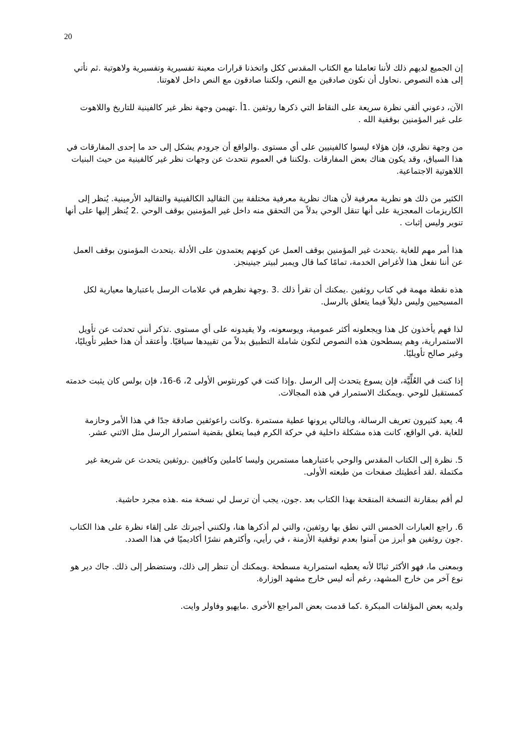20
إن الجميع لديهم ذلك لأننا تعاملنا مع الكتاب المقدس ككل واتخذنا قرارات معينة تفسيرية وتفسيرية ولاهوتية .ثم نأتي إلى هذه النصوص .نحاول أن نكون صادقين مع النص، ولكننا صادقون مع النص داخل لاهوتنا.
الآن، دعوني ألقي نظرة سريعة على النقاط التي ذكرها روثفين .1أ .تهيمن وجهة نظر غير كالفينية للتاريخ واللاهوت على غير المؤمنين بوقفية الله .
من وجهة نظري، فإن هؤلاء ليسوا كالفينيين على أي مستوى .والواقع أن جرودم يشكل إلى حد ما إحدى المفارقات في هذا السياق، وقد يكون هناك بعض المفارقات .ولكننا في العموم نتحدث عن وجهات نظر غير كالفينية من حيث البنيات اللاهوتية الاجتماعية.
الكثير من ذلك هو نظرية معرفية لأن هناك نظرية معرفية مختلفة بين التقاليد الكالفينية والتقاليد الأرمينية. يُنظر إلى الكاريزمات المعجزية على أنها تنقل الوحي بدلاً من التحقق منه داخل غير المؤمنين بوقف الوحي .2 يُنظر إليها على أنها تنوير وليس إثبات .
هذا أمر مهم للغاية .يتحدث غير المؤمنين بوقف العمل عن كونهم يعتمدون على الأدلة .يتحدث المؤمنون بوقف العمل عن أننا نفعل هذا لأغراض الخدمة، تمامًا كما قال ويمبر لبيتر جينينجز.
هذه نقطة مهمة في كتاب روثفين .يمكنك أن تقرأ ذلك .3 .وجهة نظرهم في علامات الرسل باعتبارها معيارية لكل المسيحيين وليس دليلاً فيما يتعلق بالرسل.
لذا فهم يأخذون كل هذا ويجعلونه أكثر عمومية، ويوسعونه، ولا يقيدونه على أي مستوى .تذكر أنني تحدثت عن تأويل الاستمرارية، وهم يسطحون هذه النصوص لتكون شاملة التطبيق بدلاً من تقييدها سياقيًا. وأعتقد أن هذا خطير تأويليًا، وغير صالح تأويليًا.
إذا كنت في العُلِّيَّة، فإن يسوع يتحدث إلى الرسل .وإذا كنت في كورنثوس الأولى 2، 6-16، فإن بولس كان يثبت خدمته كمستقبل للوحي .ويمكنك الاستمرار في هذه المجالات.
4. يعيد كثيرون تعريف الرسالة، وبالتالي يرونها عطية مستمرة .وكانت راعوثفين صادقة جدًا في هذا الأمر وحازمة للغاية .في الواقع، كانت هذه مشكلة داخلية في حركة الكرم فيما يتعلق بقضية استمرار الرسل مثل الاثني عشر.
5. نظرة إلى الكتاب المقدس والوحي باعتبارهما مستمرين وليسا كاملين وكافيين .روثفين يتحدث عن شريعة غير مكتملة .لقد أعطيتك صفحات من طبعته الأولى.
لم أقم بمقارنة النسخة المنقحة بهذا الكتاب بعد .جون، يجب أن ترسل لي نسخة منه .هذه مجرد حاشية.
6. راجع العبارات الخمس التي نطق بها روثفين، والتي لم أذكرها هنا، ولكنني أجبرتك على إلقاء نظرة على هذا الكتاب .جون روثفين هو أبرز من آمنوا بعدم توقفية الأزمنة ، في رأيي، وأكثرهم نشرًا أكاديميًا في هذا الصدد.
وبمعنى ما، فهو الأكثر ثباتًا لأنه يعطيه استمرارية مسطحة .ويمكنك أن تنظر إلى ذلك، وستضطر إلى ذلك. جاك دير هو نوع آخر من خارج المشهد، رغم أنه ليس خارج مشهد الوزارة.
ولديه بعض المؤلفات المبكرة .كما قدمت بعض المراجع الأخرى .مايهيو وفاولر وايت.